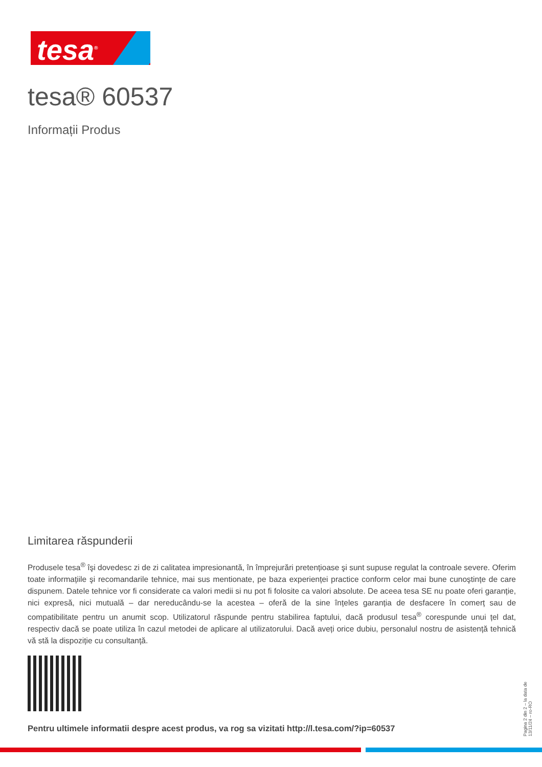tesa<sup>®</sup>
tesa® 60537
Informații Produs
Limitarea răspunderii
Produsele tesa<sup>®</sup> îşi dovedesc zi de zi calitatea impresionantă, în împrejurări pretențioase şi sunt supuse regulat la controale severe. Oferim toate informațiile şi recomandarile tehnice, mai sus mentionate, pe baza experienței practice conform celor mai bune cunoştințe de care dispunem. Datele tehnice vor fi considerate ca valori medii si nu pot fi folosite ca valori absolute. De aceea tesa SE nu poate oferi garanție, nici expresă, nici mutuală – dar nereducându-se la acestea – oferă de la sine înțeles garanția de desfacere în comerț sau de compatibilitate pentru un anumit scop. Utilizatorul răspunde pentru stabilirea faptului, dacă produsul tesa<sup>®</sup> corespunde unui țel dat, respectiv dacă se poate utiliza în cazul metodei de aplicare al utilizatorului. Dacă aveți orice dubiu, personalul nostru de asistență tehnică vă stă la dispoziție cu consultanță.
Pentru ultimele informatii despre acest produs, va rog sa vizitati http://l.tesa.com/?ip=60537
Pagina 2 din 2 – la data de 13/11/24 – ro-RO